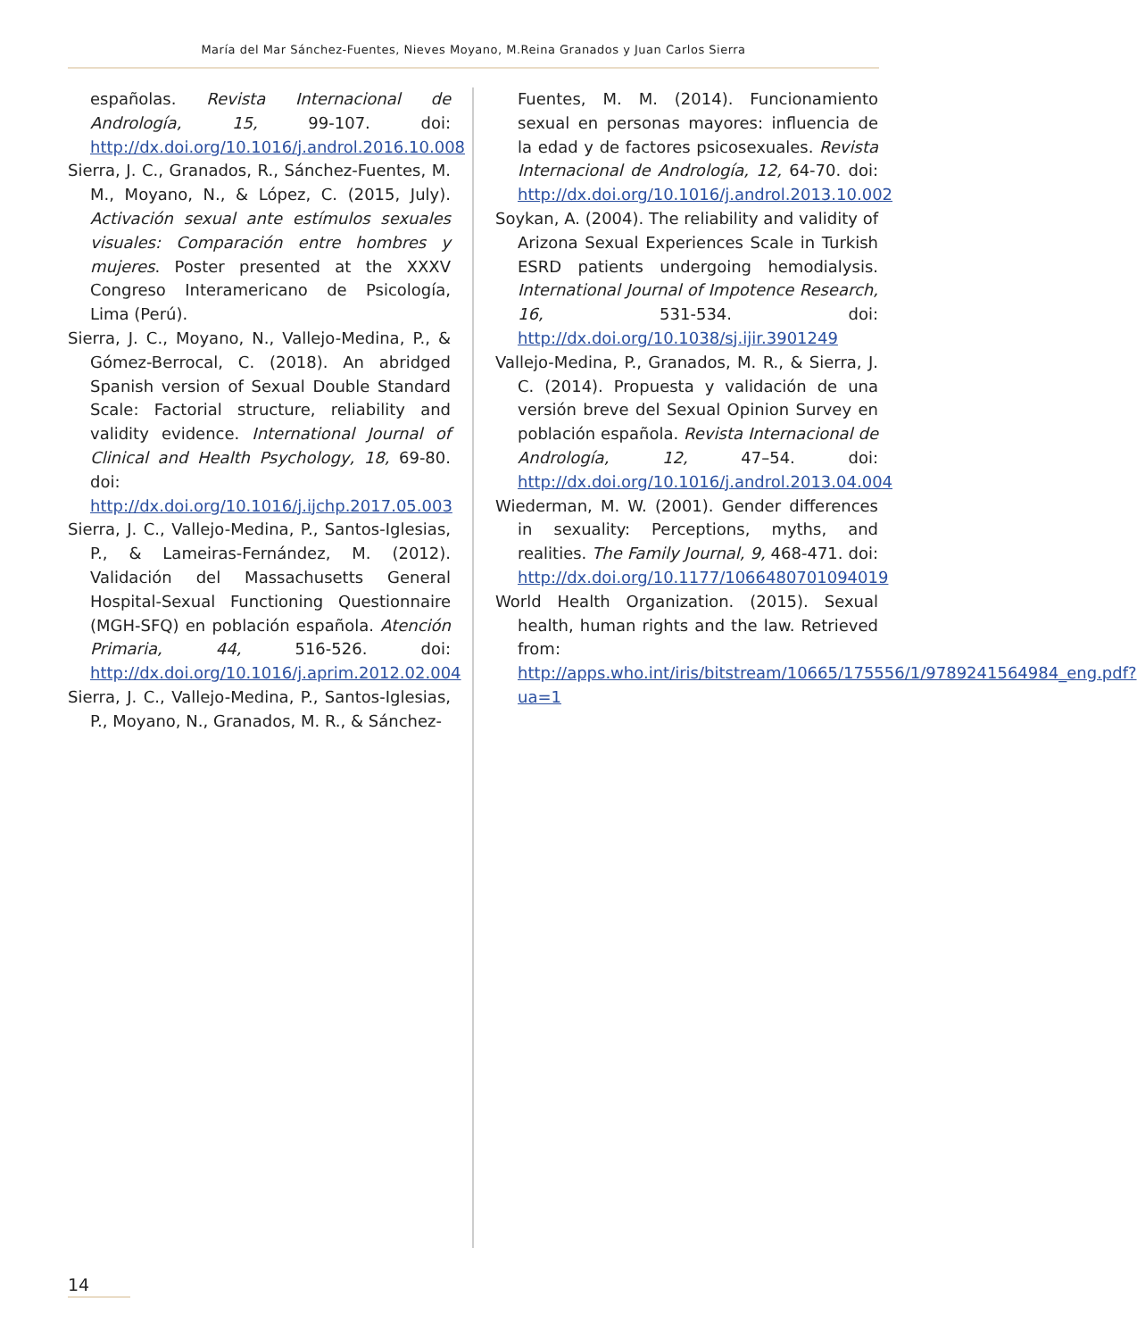María del Mar Sánchez-Fuentes, Nieves Moyano, M.Reina Granados y Juan Carlos Sierra
españolas. Revista Internacional de Andrología, 15, 99-107. doi: http://dx.doi.org/10.1016/j.androl.2016.10.008
Sierra, J. C., Granados, R., Sánchez-Fuentes, M. M., Moyano, N., & López, C. (2015, July). Activación sexual ante estímulos sexuales visuales: Comparación entre hombres y mujeres. Poster presented at the XXXV Congreso Interamericano de Psicología, Lima (Perú).
Sierra, J. C., Moyano, N., Vallejo-Medina, P., & Gómez-Berrocal, C. (2018). An abridged Spanish version of Sexual Double Standard Scale: Factorial structure, reliability and validity evidence. International Journal of Clinical and Health Psychology, 18, 69-80. doi: http://dx.doi.org/10.1016/j.ijchp.2017.05.003
Sierra, J. C., Vallejo-Medina, P., Santos-Iglesias, P., & Lameiras-Fernández, M. (2012). Validación del Massachusetts General Hospital-Sexual Functioning Questionnaire (MGH-SFQ) en población española. Atención Primaria, 44, 516-526. doi: http://dx.doi.org/10.1016/j.aprim.2012.02.004
Sierra, J. C., Vallejo-Medina, P., Santos-Iglesias, P., Moyano, N., Granados, M. R., & Sánchez-
Fuentes, M. M. (2014). Funcionamiento sexual en personas mayores: influencia de la edad y de factores psicosexuales. Revista Internacional de Andrología, 12, 64-70. doi: http://dx.doi.org/10.1016/j.androl.2013.10.002
Soykan, A. (2004). The reliability and validity of Arizona Sexual Experiences Scale in Turkish ESRD patients undergoing hemodialysis. International Journal of Impotence Research, 16, 531-534. doi: http://dx.doi.org/10.1038/sj.ijir.3901249
Vallejo-Medina, P., Granados, M. R., & Sierra, J. C. (2014). Propuesta y validación de una versión breve del Sexual Opinion Survey en población española. Revista Internacional de Andrología, 12, 47–54. doi: http://dx.doi.org/10.1016/j.androl.2013.04.004
Wiederman, M. W. (2001). Gender differences in sexuality: Perceptions, myths, and realities. The Family Journal, 9, 468-471. doi: http://dx.doi.org/10.1177/1066480701094019
World Health Organization. (2015). Sexual health, human rights and the law. Retrieved from: http://apps.who.int/iris/bitstream/10665/175556/1/9789241564984_eng.pdf?ua=1
14